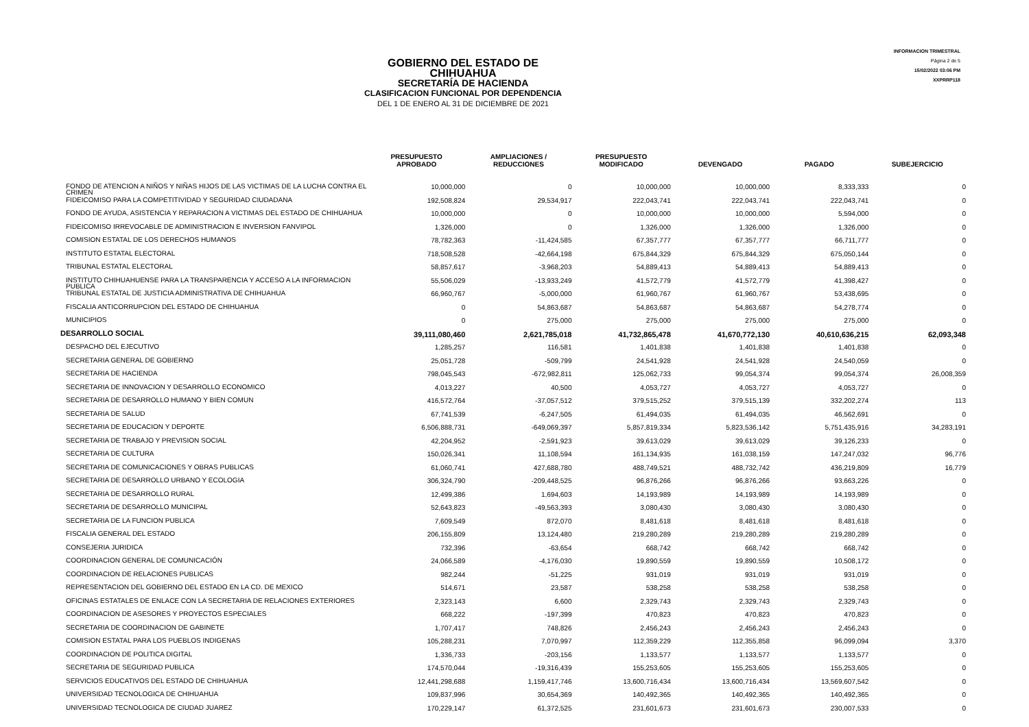GOBIERNO DEL ESTADO DE CHIHUAHUA
SECRETARÍA DE HACIENDA
CLASIFICACION FUNCIONAL POR DEPENDENCIA
DEL 1 DE ENERO AL 31 DE DICIEMBRE DE 2021
INFORMACION TRIMESTRAL
Página 2 de 5
15/02/2022 03:06 PM
XXPRRP118
| | PRESUPUESTO APROBADO | AMPLIACIONES / REDUCCIONES | PRESUPUESTO MODIFICADO | DEVENGADO | PAGADO | SUBEJERCICIO |
| --- | --- | --- | --- | --- | --- | --- |
| FONDO DE ATENCION A NIÑOS Y NIÑAS HIJOS DE LAS VICTIMAS DE LA LUCHA CONTRA EL CRIMEN | 10,000,000 | 0 | 10,000,000 | 10,000,000 | 8,333,333 | 0 |
| FIDEICOMISO PARA LA COMPETITIVIDAD Y SEGURIDAD CIUDADANA | 192,508,824 | 29,534,917 | 222,043,741 | 222,043,741 | 222,043,741 | 0 |
| FONDO DE AYUDA, ASISTENCIA Y REPARACION A VICTIMAS DEL ESTADO DE CHIHUAHUA | 10,000,000 | 0 | 10,000,000 | 10,000,000 | 5,594,000 | 0 |
| FIDEICOMISO IRREVOCABLE DE ADMINISTRACION E INVERSION FANVIPOL | 1,326,000 | 0 | 1,326,000 | 1,326,000 | 1,326,000 | 0 |
| COMISION ESTATAL DE LOS DERECHOS HUMANOS | 78,782,363 | -11,424,585 | 67,357,777 | 67,357,777 | 66,711,777 | 0 |
| INSTITUTO ESTATAL ELECTORAL | 718,508,528 | -42,664,198 | 675,844,329 | 675,844,329 | 675,050,144 | 0 |
| TRIBUNAL ESTATAL ELECTORAL | 58,857,617 | -3,968,203 | 54,889,413 | 54,889,413 | 54,889,413 | 0 |
| INSTITUTO CHIHUAHUENSE PARA LA TRANSPARENCIA Y ACCESO A LA INFORMACION PUBLICA | 55,506,029 | -13,933,249 | 41,572,779 | 41,572,779 | 41,398,427 | 0 |
| TRIBUNAL ESTATAL DE JUSTICIA ADMINISTRATIVA DE CHIHUAHUA | 66,960,767 | -5,000,000 | 61,960,767 | 61,960,767 | 53,438,695 | 0 |
| FISCALIA ANTICORRUPCION DEL ESTADO DE CHIHUAHUA | 0 | 54,863,687 | 54,863,687 | 54,863,687 | 54,278,774 | 0 |
| MUNICIPIOS | 0 | 275,000 | 275,000 | 275,000 | 275,000 | 0 |
| DESARROLLO SOCIAL | 39,111,080,460 | 2,621,785,018 | 41,732,865,478 | 41,670,772,130 | 40,610,636,215 | 62,093,348 |
| DESPACHO DEL EJECUTIVO | 1,285,257 | 116,581 | 1,401,838 | 1,401,838 | 1,401,838 | 0 |
| SECRETARIA GENERAL DE GOBIERNO | 25,051,728 | -509,799 | 24,541,928 | 24,541,928 | 24,540,059 | 0 |
| SECRETARIA DE HACIENDA | 798,045,543 | -672,982,811 | 125,062,733 | 99,054,374 | 99,054,374 | 26,008,359 |
| SECRETARIA DE INNOVACION Y DESARROLLO ECONOMICO | 4,013,227 | 40,500 | 4,053,727 | 4,053,727 | 4,053,727 | 0 |
| SECRETARIA DE DESARROLLO HUMANO Y BIEN COMUN | 416,572,764 | -37,057,512 | 379,515,252 | 379,515,139 | 332,202,274 | 113 |
| SECRETARIA DE SALUD | 67,741,539 | -6,247,505 | 61,494,035 | 61,494,035 | 46,562,691 | 0 |
| SECRETARIA DE EDUCACION Y DEPORTE | 6,506,888,731 | -649,069,397 | 5,857,819,334 | 5,823,536,142 | 5,751,435,916 | 34,283,191 |
| SECRETARIA DE TRABAJO Y PREVISION SOCIAL | 42,204,952 | -2,591,923 | 39,613,029 | 39,613,029 | 39,126,233 | 0 |
| SECRETARIA DE CULTURA | 150,026,341 | 11,108,594 | 161,134,935 | 161,038,159 | 147,247,032 | 96,776 |
| SECRETARIA DE COMUNICACIONES Y OBRAS PUBLICAS | 61,060,741 | 427,688,780 | 488,749,521 | 488,732,742 | 436,219,809 | 16,779 |
| SECRETARIA DE DESARROLLO URBANO Y ECOLOGIA | 306,324,790 | -209,448,525 | 96,876,266 | 96,876,266 | 93,663,226 | 0 |
| SECRETARIA DE DESARROLLO RURAL | 12,499,386 | 1,694,603 | 14,193,989 | 14,193,989 | 14,193,989 | 0 |
| SECRETARIA DE DESARROLLO MUNICIPAL | 52,643,823 | -49,563,393 | 3,080,430 | 3,080,430 | 3,080,430 | 0 |
| SECRETARIA DE LA FUNCION PUBLICA | 7,609,549 | 872,070 | 8,481,618 | 8,481,618 | 8,481,618 | 0 |
| FISCALIA GENERAL DEL ESTADO | 206,155,809 | 13,124,480 | 219,280,289 | 219,280,289 | 219,280,289 | 0 |
| CONSEJERIA JURIDICA | 732,396 | -63,654 | 668,742 | 668,742 | 668,742 | 0 |
| COORDINACION GENERAL DE COMUNICACIÓN | 24,066,589 | -4,176,030 | 19,890,559 | 19,890,559 | 10,508,172 | 0 |
| COORDINACION DE RELACIONES PUBLICAS | 982,244 | -51,225 | 931,019 | 931,019 | 931,019 | 0 |
| REPRESENTACION DEL GOBIERNO DEL ESTADO EN LA CD. DE MEXICO | 514,671 | 23,587 | 538,258 | 538,258 | 538,258 | 0 |
| OFICINAS ESTATALES DE ENLACE CON LA SECRETARIA DE RELACIONES EXTERIORES | 2,323,143 | 6,600 | 2,329,743 | 2,329,743 | 2,329,743 | 0 |
| COORDINACION DE ASESORES Y PROYECTOS ESPECIALES | 668,222 | -197,399 | 470,823 | 470,823 | 470,823 | 0 |
| SECRETARIA DE COORDINACION DE GABINETE | 1,707,417 | 748,826 | 2,456,243 | 2,456,243 | 2,456,243 | 0 |
| COMISION ESTATAL PARA LOS PUEBLOS INDIGENAS | 105,288,231 | 7,070,997 | 112,359,229 | 112,355,858 | 96,099,094 | 3,370 |
| COORDINACION DE POLITICA DIGITAL | 1,336,733 | -203,156 | 1,133,577 | 1,133,577 | 1,133,577 | 0 |
| SECRETARIA DE SEGURIDAD PUBLICA | 174,570,044 | -19,316,439 | 155,253,605 | 155,253,605 | 155,253,605 | 0 |
| SERVICIOS EDUCATIVOS DEL ESTADO DE CHIHUAHUA | 12,441,298,688 | 1,159,417,746 | 13,600,716,434 | 13,600,716,434 | 13,569,607,542 | 0 |
| UNIVERSIDAD TECNOLOGICA DE CHIHUAHUA | 109,837,996 | 30,654,369 | 140,492,365 | 140,492,365 | 140,492,365 | 0 |
| UNIVERSIDAD TECNOLOGICA DE CIUDAD JUAREZ | 170,229,147 | 61,372,525 | 231,601,673 | 231,601,673 | 230,007,533 | 0 |